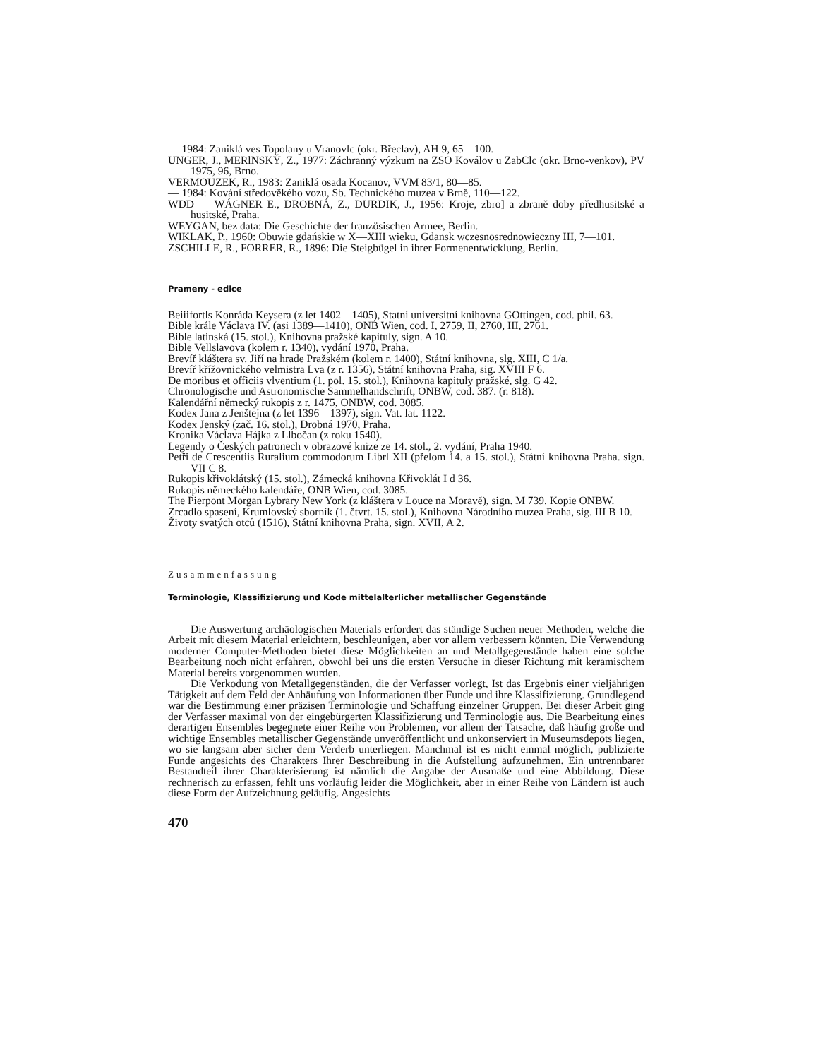— 1984: Zaniklá ves Topolany u Vranovlc (okr. Břeclav), AH 9, 65—100.
UNGER, J., MERlNSKÝ, Z., 1977: Záchranný výzkum na ZSO Koválov u ZabClc (okr. Brno-venkov), PV 1975, 96, Brno.
VERMOUZEK, R., 1983: Zaniklá osada Kocanov, VVM 83/1, 80—85.
— 1984: Kování středovĕkého vozu, Sb. Technického muzea v Brnĕ, 110—122.
WDD — WÁGNER E., DROBNÁ, Z., DURDIK, J., 1956: Kroje, zbro] a zbranĕ doby předhusitské a husitské, Praha.
WEYGAN, bez data: Die Geschichte der französischen Armee, Berlin.
WIKLAK, P., 1960: Obuwie gdańskie w X—XIII wieku, Gdansk wczesnosrednowieczny III, 7—101.
ZSCHILLE, R., FORRER, R., 1896: Die Steigbügel in ihrer Formenentwicklung, Berlin.
Prameny - edice
Beiiifortls Konráda Keysera (z let 1402—1405), Statni universitní knihovna GOttingen, cod. phil. 63.
Bible krále Václava IV. (asi 1389—1410), ONB Wien, cod. I, 2759, II, 2760, III, 2761.
Bible latinská (15. stol.), Knihovna pražské kapituly, sign. A 10.
Bible Vellslavova (kolem r. 1340), vydání 1970, Praha.
Brevíř kláštera sv. Jiří na hrade Pražském (kolem r. 1400), Státní knihovna, slg. XIII, C 1/a.
Brevíř křížovnického velmistra Lva (z r. 1356), Státní knihovna Praha, sig. XVIII F 6.
De moribus et officiis vlventium (1. pol. 15. stol.), Knihovna kapituly pražské, slg. G 42.
Chronologische und Astronomische Sammelhandschrift, ONBW, cod. 387. (r. 818).
Kalendářní nĕmecký rukopis z r. 1475, ONBW, cod. 3085.
Kodex Jana z Jenštejna (z let 1396—1397), sign. Vat. lat. 1122.
Kodex Jenský (zač. 16. stol.), Drobná 1970, Praha.
Kronika Václava Hájka z Llbočan (z roku 1540).
Legendy o Českých patronech v obrazové knize ze 14. stol., 2. vydání, Praha 1940.
Petři de Crescentiis Ruralium commodorum Librl XII (přelom 14. a 15. stol.), Státní knihovna Praha. sign. VII C 8.
Rukopis křivoklátský (15. stol.), Zámecká knihovna Křivoklát I d 36.
Rukopis nĕmeckého kalendáře, ONB Wien, cod. 3085.
The Pierpont Morgan Lybrary New York (z kláštera v Louce na Moravĕ), sign. M 739. Kopie ONBW.
Zrcadlo spasení, Krumlovský sborník (1. čtvrt. 15. stol.), Knihovna Národního muzea Praha, sig. III B 10.
Životy svatých otců (1516), Státní knihovna Praha, sign. XVII, A 2.
Zusammenfassung
Terminologie, Klassifizierung und Kode mittelalterlicher metallischer Gegenstände
Die Auswertung archäologischen Materials erfordert das ständige Suchen neuer Methoden, welche die Arbeit mit diesem Material erleichtern, beschleunigen, aber vor allem verbessern könnten. Die Verwendung moderner Computer-Methoden bietet diese Möglichkeiten an und Metallgegenstände haben eine solche Bearbeitung noch nicht erfahren, obwohl bei uns die ersten Versuche in dieser Richtung mit keramischem Material bereits vorgenommen wurden.
Die Verkodung von Metallgegenständen, die der Verfasser vorlegt, Ist das Ergebnis einer vieljährigen Tätigkeit auf dem Feld der Anhäufung von Informationen über Funde und ihre Klassifizierung. Grundlegend war die Bestimmung einer präzisen Terminologie und Schaffung einzelner Gruppen. Bei dieser Arbeit ging der Verfasser maximal von der eingebürgerten Klassifizierung und Terminologie aus. Die Bearbeitung eines derartigen Ensembles begegnete einer Reihe von Problemen, vor allem der Tatsache, daß häufig große und wichtige Ensembles metallischer Gegenstände unveröffentlicht und unkonserviert in Museumsdepots liegen, wo sie langsam aber sicher dem Verderb unterliegen. Manchmal ist es nicht einmal möglich, publizierte Funde angesichts des Charakters Ihrer Beschreibung in die Aufstellung aufzunehmen. Ein untrennbarer Bestandteil ihrer Charakterisierung ist nämlich die Angabe der Ausmaße und eine Abbildung. Diese rechnerisch zu erfassen, fehlt uns vorläufig leider die Möglichkeit, aber in einer Reihe von Ländern ist auch diese Form der Aufzeichnung geläufig. Angesichts
470